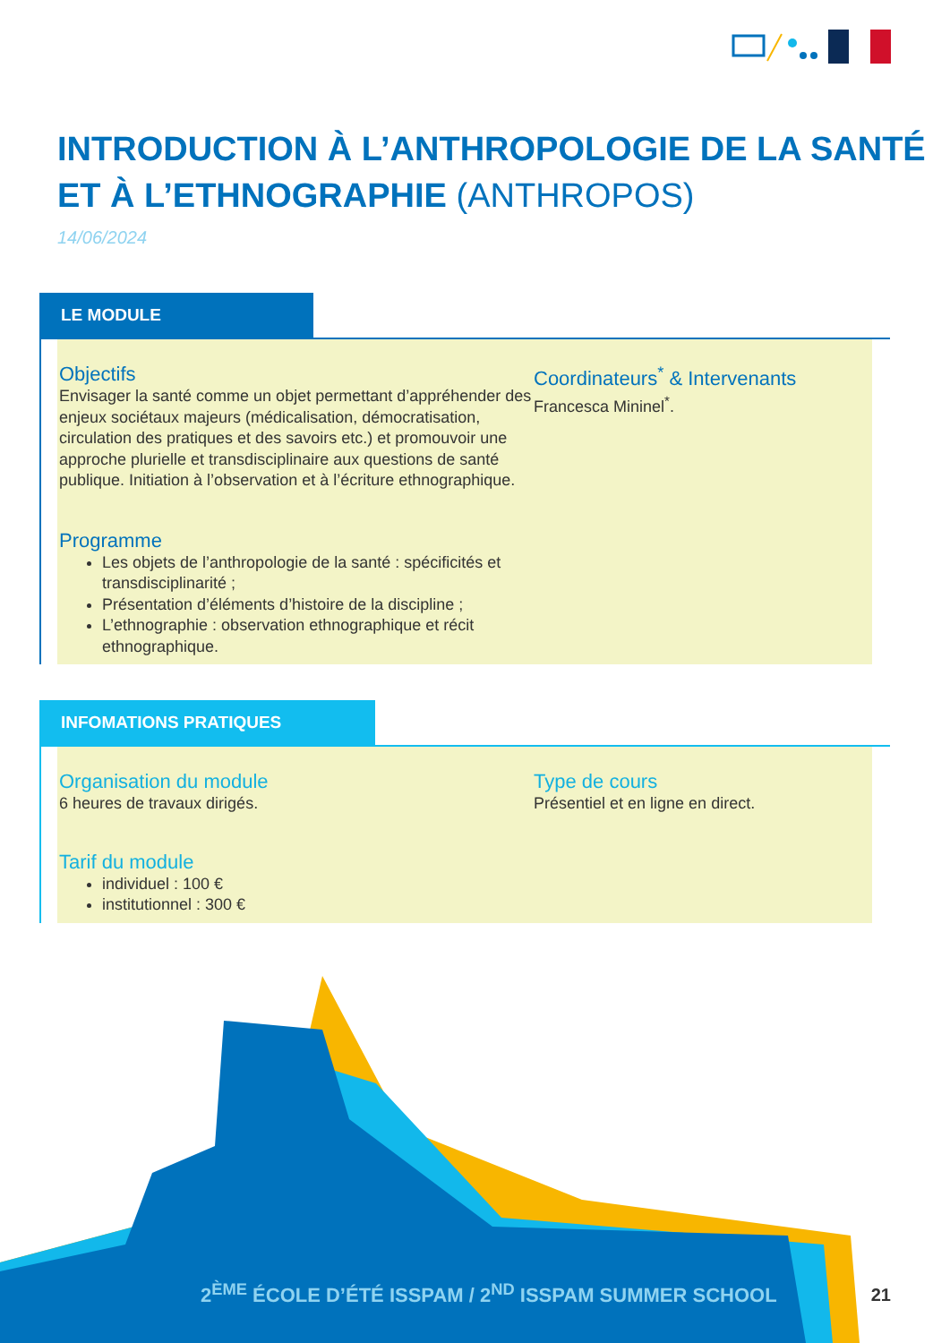INTRODUCTION À L’ANTHROPOLOGIE DE LA SANTÉ ET À L’ETHNOGRAPHIE (ANTHROPOS)
14/06/2024
LE MODULE
Objectifs
Envisager la santé comme un objet permettant d’appréhender des enjeux sociétaux majeurs (médicalisation, démocratisation, circulation des pratiques et des savoirs etc.) et promouvoir une approche plurielle et transdisciplinaire aux questions de santé publique. Initiation à l’observation et à l’écriture ethnographique.
Programme
Les objets de l’anthropologie de la santé : spécificités et transdisciplinarité ;
Présentation d’éléments d’histoire de la discipline ;
L’ethnographie : observation ethnographique et récit ethnographique.
Coordinateurs<sup>*</sup> & Intervenants
Francesca Mininel<sup>*</sup>.
INFOMATIONS PRATIQUES
Organisation du module
6 heures de travaux dirigés.
Tarif du module
individuel : 100 €
institutionnel : 300 €
Type de cours
Présentiel et en ligne en direct.
2<sup>ÈME</sup> ÉCOLE D’ÉTÉ ISSPAM / 2<sup>ND</sup> ISSPAM SUMMER SCHOOL
21